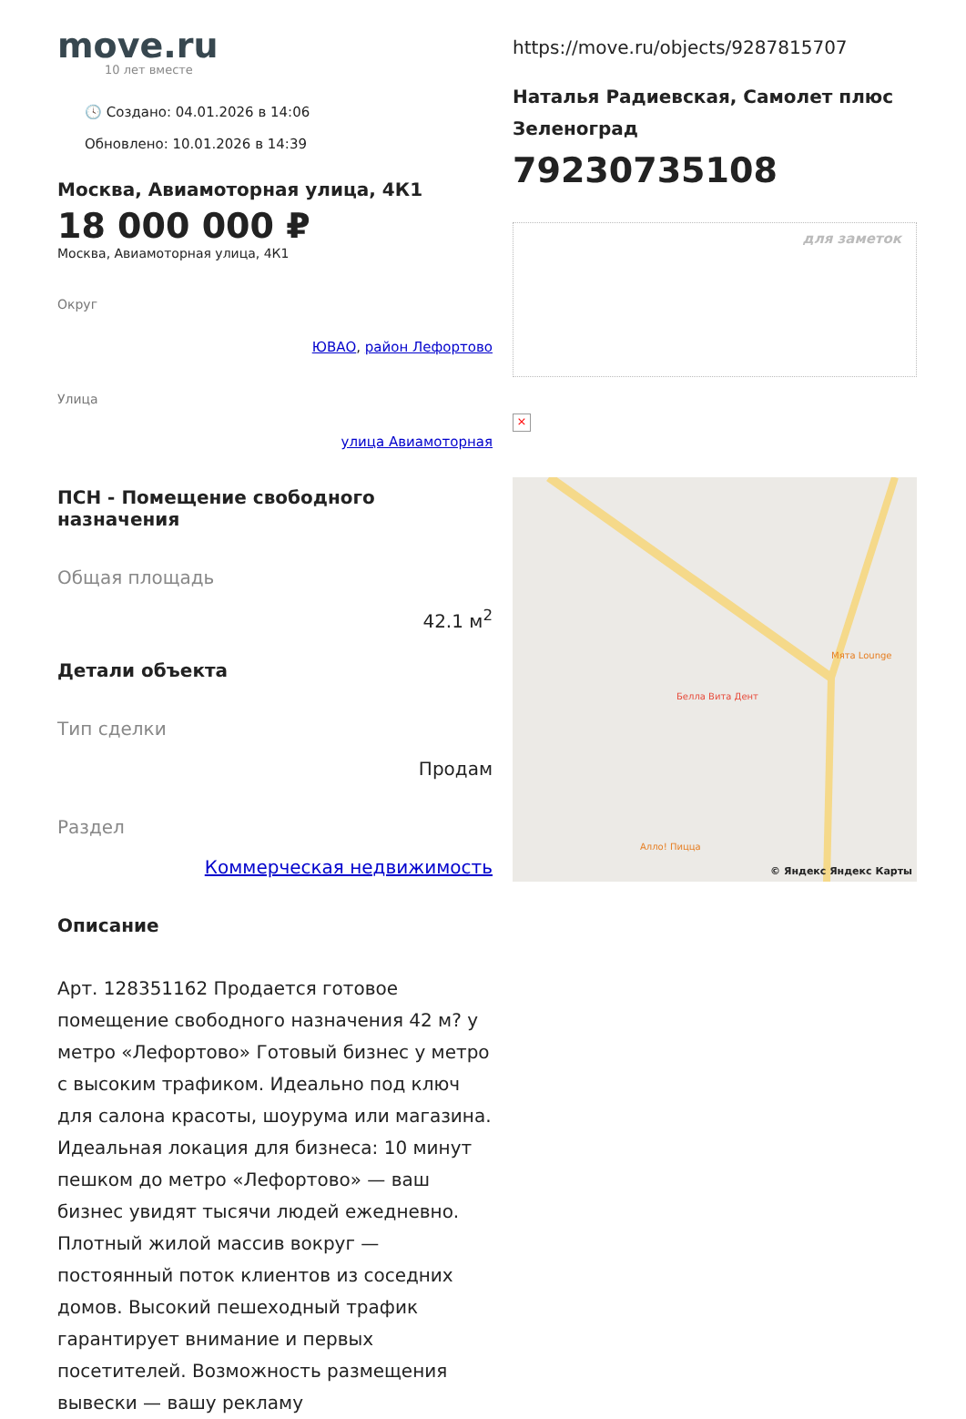move.ru
10 лет вместе
🕓 Создано: 04.01.2026 в 14:06
Обновлено: 10.01.2026 в 14:39
Москва, Авиамоторная улица, 4К1
18 000 000 ₽
Москва, Авиамоторная улица, 4К1
Округ
ЮВАО, район Лефортово
Улица
улица Авиамоторная
ПСН - Помещение свободного назначения
Общая площадь
42.1 м<sup>2</sup>
Детали объекта
Тип сделки
Продам
Раздел
Коммерческая недвижимость
Описание
Арт. 128351162 Продается готовое помещение свободного назначения 42 м? у метро «Лефортово» Готовый бизнес у метро с высоким трафиком. Идеально под ключ для салона красоты, шоурума или магазина. Идеальная локация для бизнеса: 10 минут пешком до метро «Лефортово» — ваш бизнес увидят тысячи людей ежедневно. Плотный жилой массив вокруг — постоянный поток клиентов из соседних домов. Высокий пешеходный трафик гарантирует внимание и первых посетителей. Возможность размещения вывески — вашу рекламу
https://move.ru/objects/9287815707
Наталья Радиевская, Самолет плюс Зеленоград
79230735108
для заметок
×
Белла Вита Дент
Мята Lounge
Алло! Пицца
© Яндекс Яндекс Карты